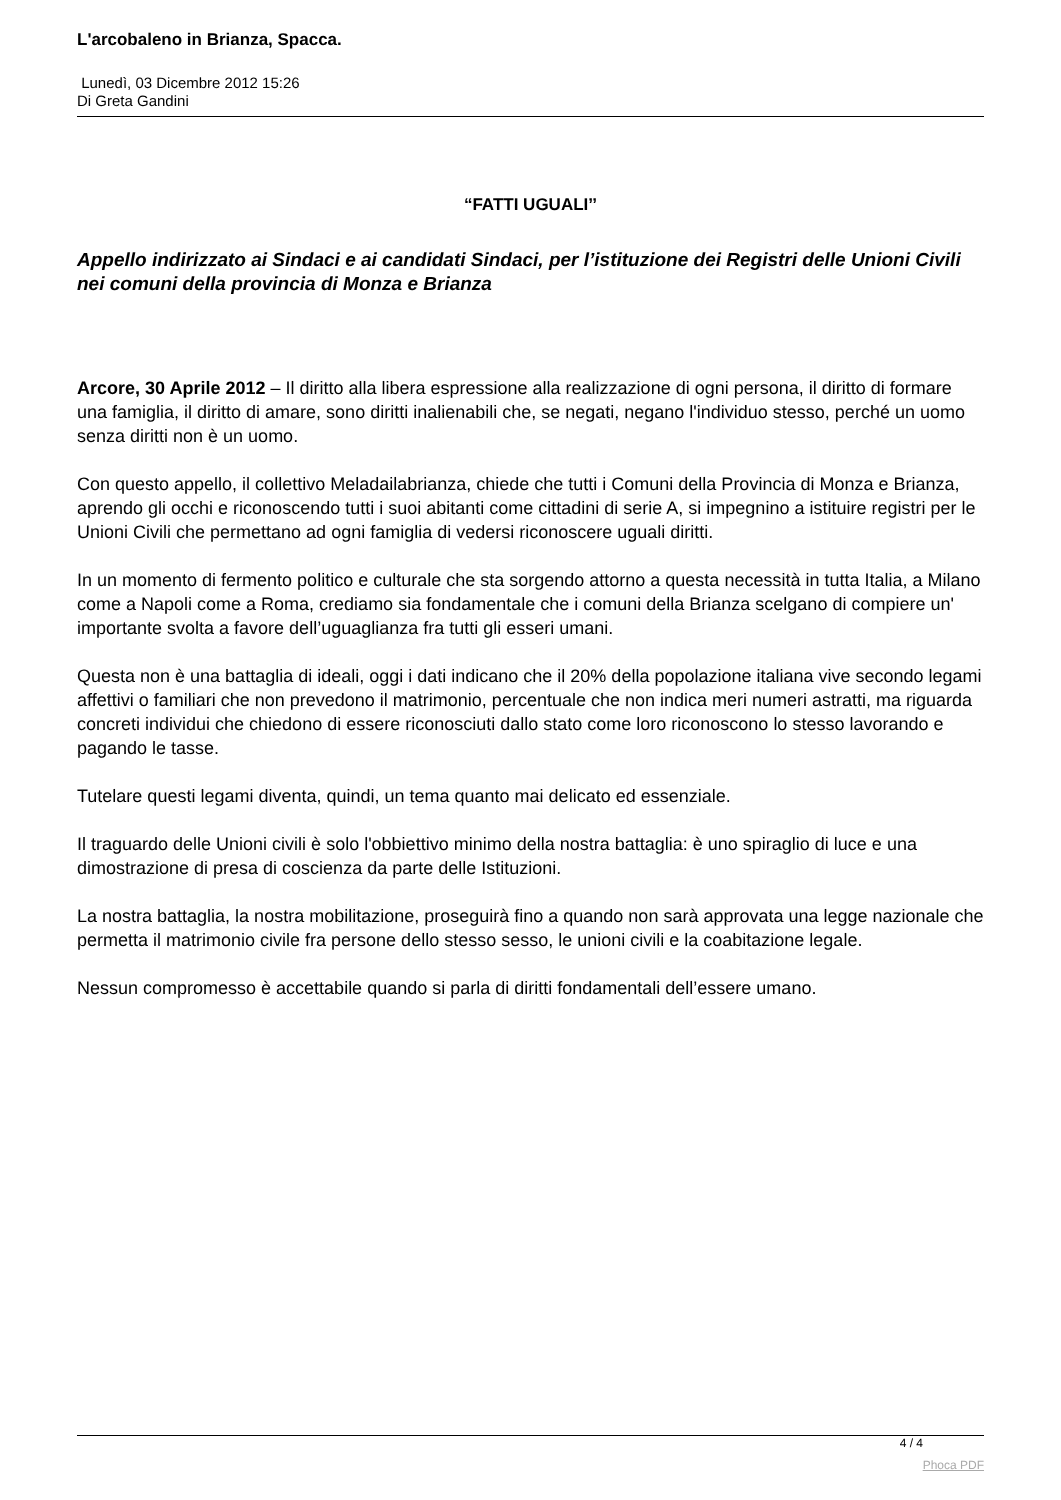L'arcobaleno in Brianza, Spacca.
Lunedì, 03 Dicembre 2012 15:26
Di Greta Gandini
“FATTI UGUALI’’
Appello indirizzato ai Sindaci e ai candidati Sindaci, per l’istituzione dei Registri delle Unioni Civili nei comuni della provincia di Monza e Brianza
Arcore, 30 Aprile 2012 – Il diritto alla libera espressione alla realizzazione di ogni persona, il diritto di formare una famiglia, il diritto di amare, sono diritti inalienabili che, se negati, negano l'individuo stesso, perché un uomo senza diritti non è un uomo.
Con questo appello, il collettivo Meladailabrianza, chiede che tutti i Comuni della Provincia di Monza e Brianza, aprendo gli occhi e riconoscendo tutti i suoi abitanti come cittadini di serie A, si impegnino a istituire registri per le Unioni Civili che permettano ad ogni famiglia di vedersi riconoscere uguali diritti.
In un momento di fermento politico e culturale che sta sorgendo attorno a questa necessità in tutta Italia, a Milano come a Napoli come a Roma, crediamo sia fondamentale che i comuni della Brianza scelgano di compiere un' importante svolta a favore dell’uguaglianza fra tutti gli esseri umani.
Questa non è una battaglia di ideali, oggi i dati indicano che il 20% della popolazione italiana vive secondo legami affettivi o familiari che non prevedono il matrimonio, percentuale che non indica meri numeri astratti, ma riguarda concreti individui che chiedono di essere riconosciuti dallo stato come loro riconoscono lo stesso lavorando e pagando le tasse.
Tutelare questi legami diventa, quindi, un tema quanto mai delicato ed essenziale.
Il traguardo delle Unioni civili è solo l'obbiettivo minimo della nostra battaglia: è uno spiraglio di luce e una dimostrazione di presa di coscienza da parte delle Istituzioni.
La nostra battaglia, la nostra mobilitazione, proseguirà fino a quando non sarà approvata una legge nazionale che permetta il matrimonio civile fra persone dello stesso sesso, le unioni civili e la coabitazione legale.
Nessun compromesso è accettabile quando si parla di diritti fondamentali dell’essere umano.
4 / 4
Phoca PDF